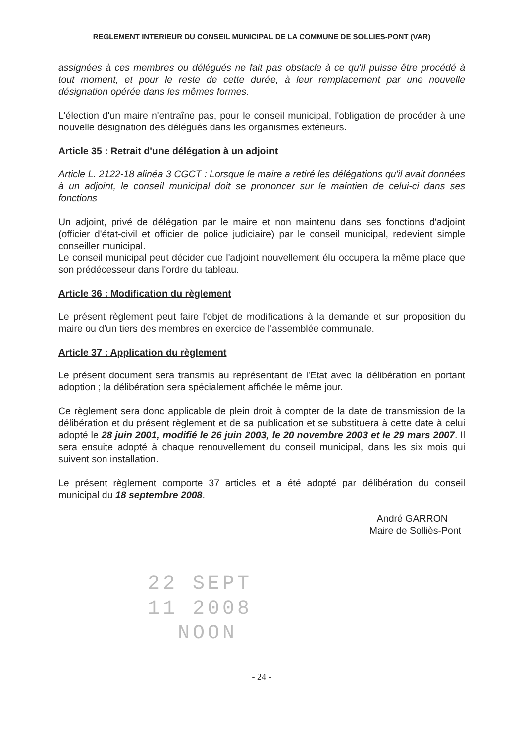REGLEMENT INTERIEUR DU CONSEIL MUNICIPAL DE LA COMMUNE DE SOLLIES-PONT (VAR)
assignées à ces membres ou délégués ne fait pas obstacle à ce qu'il puisse être procédé à tout moment, et pour le reste de cette durée, à leur remplacement par une nouvelle désignation opérée dans les mêmes formes.
L'élection d'un maire n'entraîne pas, pour le conseil municipal, l'obligation de procéder à une nouvelle désignation des délégués dans les organismes extérieurs.
Article 35 : Retrait d'une délégation à un adjoint
Article L. 2122-18 alinéa 3 CGCT : Lorsque le maire a retiré les délégations qu'il avait données à un adjoint, le conseil municipal doit se prononcer sur le maintien de celui-ci dans ses fonctions
Un adjoint, privé de délégation par le maire et non maintenu dans ses fonctions d'adjoint (officier d'état-civil et officier de police judiciaire) par le conseil municipal, redevient simple conseiller municipal.
Le conseil municipal peut décider que l'adjoint nouvellement élu occupera la même place que son prédécesseur dans l'ordre du tableau.
Article 36 : Modification du règlement
Le présent règlement peut faire l'objet de modifications à la demande et sur proposition du maire ou d'un tiers des membres en exercice de l'assemblée communale.
Article 37 : Application du règlement
Le présent document sera transmis au représentant de l'Etat avec la délibération en portant adoption ; la délibération sera spécialement affichée le même jour.
Ce règlement sera donc applicable de plein droit à compter de la date de transmission de la délibération et du présent règlement et de sa publication et se substituera à cette date à celui adopté le 28 juin 2001, modifié le 26 juin 2003, le 20 novembre 2003 et le 29 mars 2007. Il sera ensuite adopté à chaque renouvellement du conseil municipal, dans les six mois qui suivent son installation.
Le présent règlement comporte 37 articles et a été adopté par délibération du conseil municipal du 18 septembre 2008.
André GARRON
Maire de Solliès-Pont
22 SEPT
11 2008
NOON
- 24 -